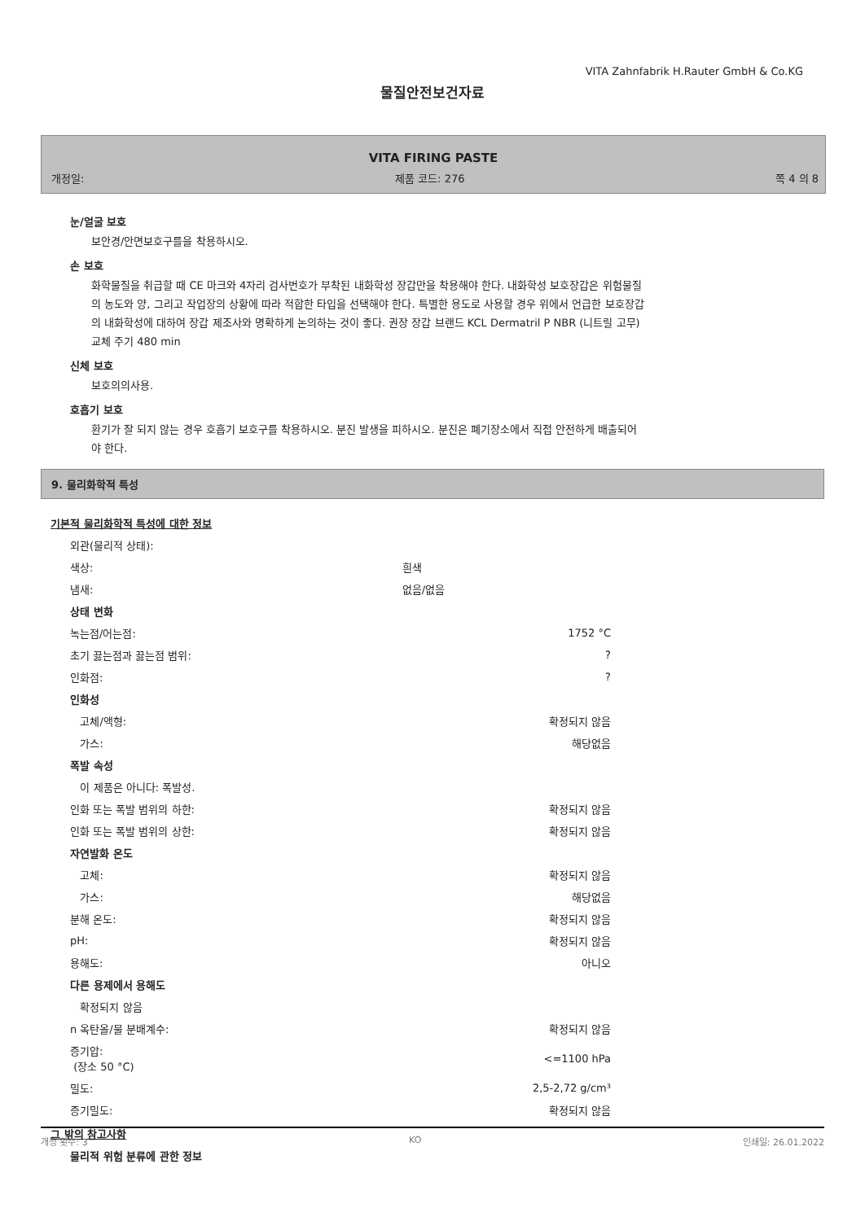VITA Zahnfabrik H.Rauter GmbH & Co.KG
물질안전보건자료
VITA FIRING PASTE
개정일: 제품 코드: 276 쪽 4 의 8
눈/얼굴 보호
보안경/안면보호구를을 착용하시오.
손 보호
화학물질을 취급할 때 CE 마크와 4자리 검사번호가 부착된 내화학성 장갑만을 착용해야 한다. 내화학성 보호장갑은 위험물질의 농도와 양, 그리고 작업장의 상황에 따라 적합한 타입을 선택해야 한다. 특별한 용도로 사용할 경우 위에서 언급한 보호장갑의 내화학성에 대하여 장갑 제조사와 명확하게 논의하는 것이 좋다. 권장 장갑 브랜드 KCL Dermatril P NBR (니트릴 고무) 교체 주기 480 min
신체 보호
보호의의사용.
호흡기 보호
환기가 잘 되지 않는 경우 호흡기 보호구를 착용하시오. 분진 발생을 피하시오. 분진은 폐기장소에서 직접 안전하게 배출되어야 한다.
9. 물리화학적 특성
기본적 물리화학적 특성에 대한 정보
| 외관(물리적 상태): | |
| 색상: | 흰색 |
| 냄새: | 없음/없음 |
| 상태 변화 | |
| 녹는점/어는점: | 1752 °C |
| 초기 끓는점과 끓는점 범위: | ? |
| 인화점: | ? |
| 인화성 | |
| 고체/액형: | 확정되지 않음 |
| 가스: | 해당없음 |
| 폭발 속성 | |
| 이 제품은 아니다: 폭발성. | |
| 인화 또는 폭발 범위의 하한: | 확정되지 않음 |
| 인화 또는 폭발 범위의 상한: | 확정되지 않음 |
| 자연발화 온도 | |
| 고체: | 확정되지 않음 |
| 가스: | 해당없음 |
| 분해 온도: | 확정되지 않음 |
| pH: | 확정되지 않음 |
| 용해도: | 아니오 |
| 다른 용제에서 용해도 | |
| 확정되지 않음 | |
| n 옥탄올/물 분배계수: | 확정되지 않음 |
| 증기압: (장소 50 °C) | <=1100 hPa |
| 밀도: | 2,5-2,72 g/cm³ |
| 증기밀도: | 확정되지 않음 |
그 밖의 참고사항
물리적 위험 분류에 관한 정보
개정 횟수: 3 KO 인쇄일: 26.01.2022